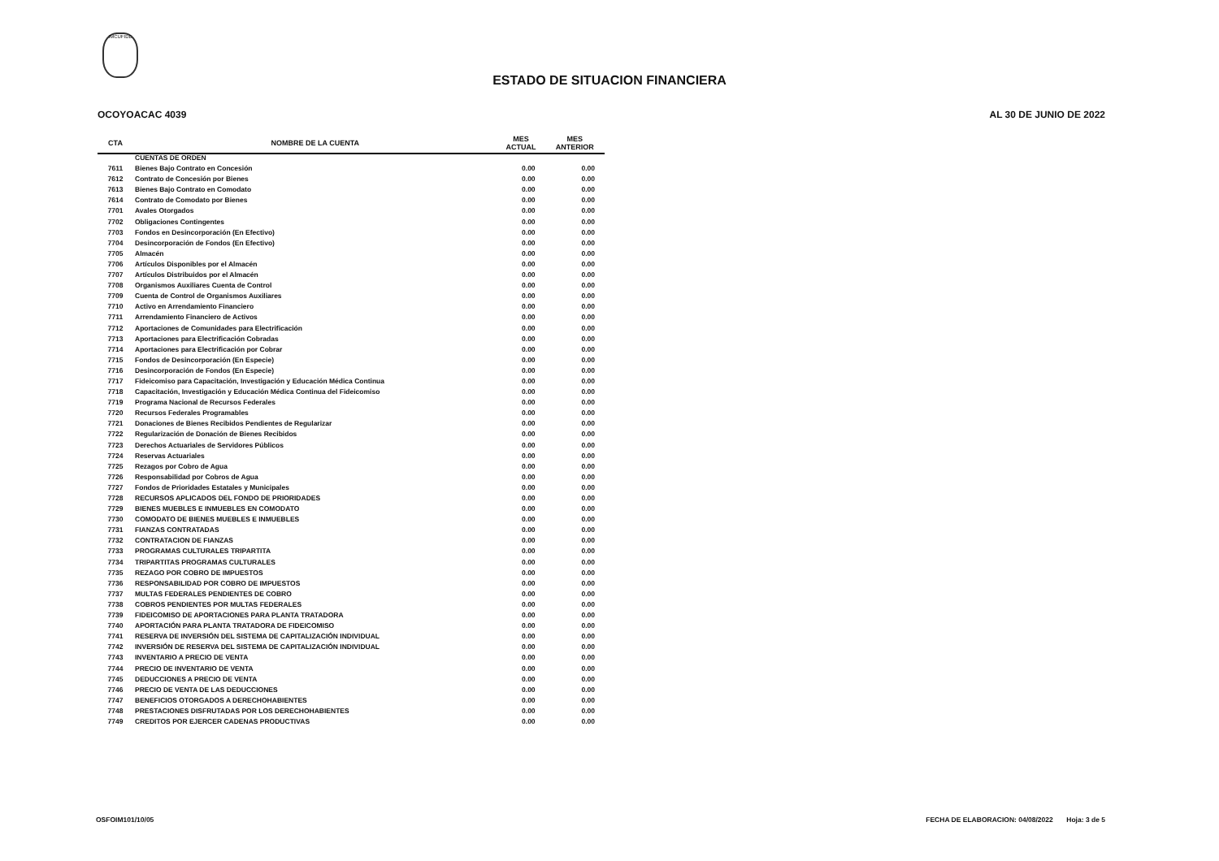IMCUFIDE
ESTADO DE SITUACION FINANCIERA
OCOYOACAC 4039 AL 30 DE JUNIO DE 2022
| CTA | NOMBRE DE LA CUENTA | MES ACTUAL | MES ANTERIOR |
| --- | --- | --- | --- |
| | CUENTAS DE ORDEN | | |
| 7611 | Bienes Bajo Contrato en Concesión | 0.00 | 0.00 |
| 7612 | Contrato de Concesión por Bienes | 0.00 | 0.00 |
| 7613 | Bienes Bajo Contrato en Comodato | 0.00 | 0.00 |
| 7614 | Contrato de Comodato por Bienes | 0.00 | 0.00 |
| 7701 | Avales Otorgados | 0.00 | 0.00 |
| 7702 | Obligaciones Contingentes | 0.00 | 0.00 |
| 7703 | Fondos en Desincorporación (En Efectivo) | 0.00 | 0.00 |
| 7704 | Desincorporación de Fondos (En Efectivo) | 0.00 | 0.00 |
| 7705 | Almacén | 0.00 | 0.00 |
| 7706 | Artículos Disponibles por el Almacén | 0.00 | 0.00 |
| 7707 | Artículos Distribuidos por el Almacén | 0.00 | 0.00 |
| 7708 | Organismos Auxiliares Cuenta de Control | 0.00 | 0.00 |
| 7709 | Cuenta de Control de Organismos Auxiliares | 0.00 | 0.00 |
| 7710 | Activo en Arrendamiento Financiero | 0.00 | 0.00 |
| 7711 | Arrendamiento Financiero de Activos | 0.00 | 0.00 |
| 7712 | Aportaciones de Comunidades para Electrificación | 0.00 | 0.00 |
| 7713 | Aportaciones para Electrificación Cobradas | 0.00 | 0.00 |
| 7714 | Aportaciones para Electrificación por Cobrar | 0.00 | 0.00 |
| 7715 | Fondos de Desincorporación (En Especie) | 0.00 | 0.00 |
| 7716 | Desincorporación de Fondos (En Especie) | 0.00 | 0.00 |
| 7717 | Fideicomiso para Capacitación, Investigación y Educación Médica Continua | 0.00 | 0.00 |
| 7718 | Capacitación, Investigación y Educación Médica Continua del Fideicomiso | 0.00 | 0.00 |
| 7719 | Programa Nacional de Recursos Federales | 0.00 | 0.00 |
| 7720 | Recursos Federales Programables | 0.00 | 0.00 |
| 7721 | Donaciones de Bienes Recibidos Pendientes de Regularizar | 0.00 | 0.00 |
| 7722 | Regularización de Donación de Bienes Recibidos | 0.00 | 0.00 |
| 7723 | Derechos Actuariales de Servidores Públicos | 0.00 | 0.00 |
| 7724 | Reservas Actuariales | 0.00 | 0.00 |
| 7725 | Rezagos por Cobro de Agua | 0.00 | 0.00 |
| 7726 | Responsabilidad por Cobros de Agua | 0.00 | 0.00 |
| 7727 | Fondos de Prioridades Estatales y Municipales | 0.00 | 0.00 |
| 7728 | RECURSOS APLICADOS DEL FONDO DE PRIORIDADES | 0.00 | 0.00 |
| 7729 | BIENES MUEBLES E INMUEBLES EN COMODATO | 0.00 | 0.00 |
| 7730 | COMODATO DE BIENES MUEBLES E INMUEBLES | 0.00 | 0.00 |
| 7731 | FIANZAS CONTRATADAS | 0.00 | 0.00 |
| 7732 | CONTRATACION DE FIANZAS | 0.00 | 0.00 |
| 7733 | PROGRAMAS CULTURALES TRIPARTITA | 0.00 | 0.00 |
| 7734 | TRIPARTITAS PROGRAMAS CULTURALES | 0.00 | 0.00 |
| 7735 | REZAGO POR COBRO DE IMPUESTOS | 0.00 | 0.00 |
| 7736 | RESPONSABILIDAD POR COBRO DE IMPUESTOS | 0.00 | 0.00 |
| 7737 | MULTAS FEDERALES PENDIENTES DE COBRO | 0.00 | 0.00 |
| 7738 | COBROS PENDIENTES POR MULTAS FEDERALES | 0.00 | 0.00 |
| 7739 | FIDEICOMISO DE APORTACIONES PARA PLANTA TRATADORA | 0.00 | 0.00 |
| 7740 | APORTACIÓN PARA PLANTA TRATADORA DE FIDEICOMISO | 0.00 | 0.00 |
| 7741 | RESERVA DE INVERSIÓN DEL SISTEMA DE CAPITALIZACIÓN INDIVIDUAL | 0.00 | 0.00 |
| 7742 | INVERSIÓN DE RESERVA DEL SISTEMA DE CAPITALIZACIÓN INDIVIDUAL | 0.00 | 0.00 |
| 7743 | INVENTARIO A PRECIO DE VENTA | 0.00 | 0.00 |
| 7744 | PRECIO DE INVENTARIO DE VENTA | 0.00 | 0.00 |
| 7745 | DEDUCCIONES A PRECIO DE VENTA | 0.00 | 0.00 |
| 7746 | PRECIO DE VENTA DE LAS DEDUCCIONES | 0.00 | 0.00 |
| 7747 | BENEFICIOS OTORGADOS A DERECHOHABIENTES | 0.00 | 0.00 |
| 7748 | PRESTACIONES DISFRUTADAS POR LOS DERECHOHABIENTES | 0.00 | 0.00 |
| 7749 | CREDITOS POR EJERCER CADENAS PRODUCTIVAS | 0.00 | 0.00 |
OSFOIM101/10/05 FECHA DE ELABORACION: 04/08/2022 Hoja: 3 de 5